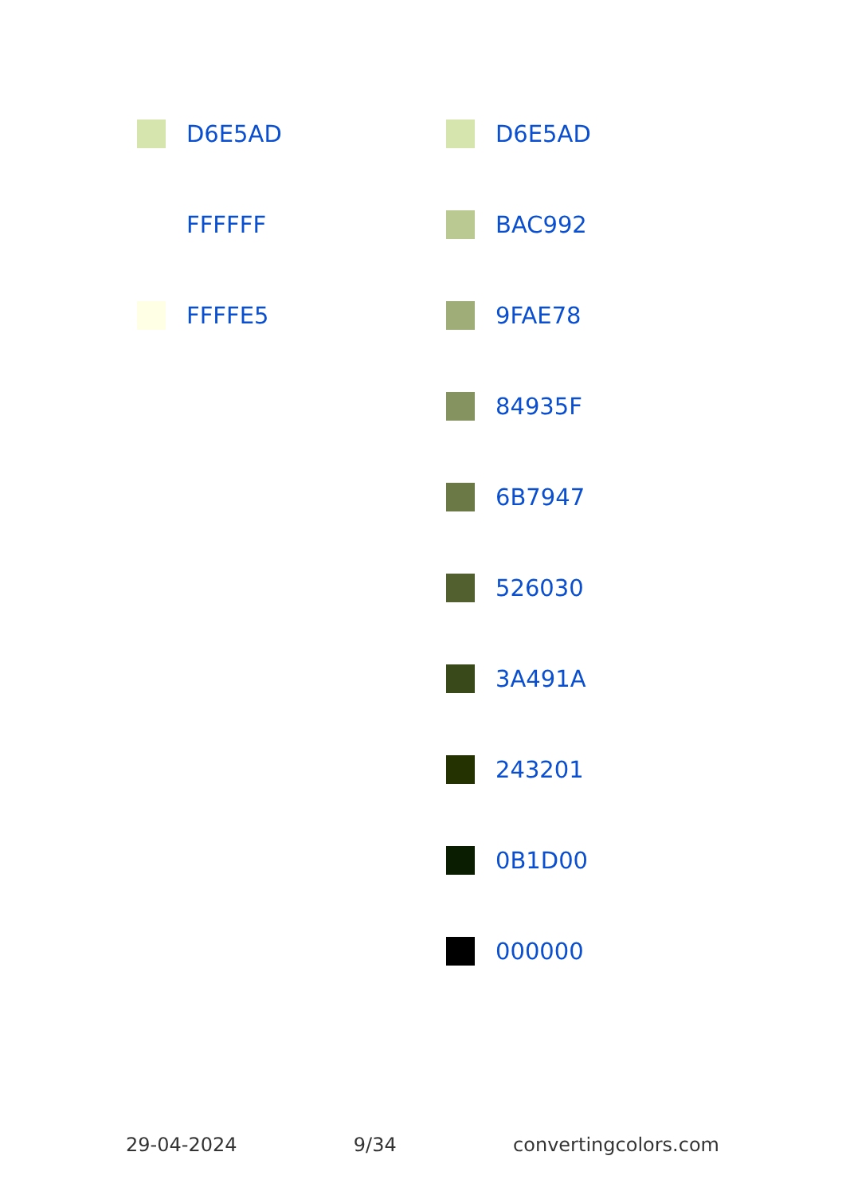D6E5AD
FFFFFF
FFFFE5
D6E5AD
BAC992
9FAE78
84935F
6B7947
526030
3A491A
243201
0B1D00
000000
29-04-2024 9/34 convertingcolors.com